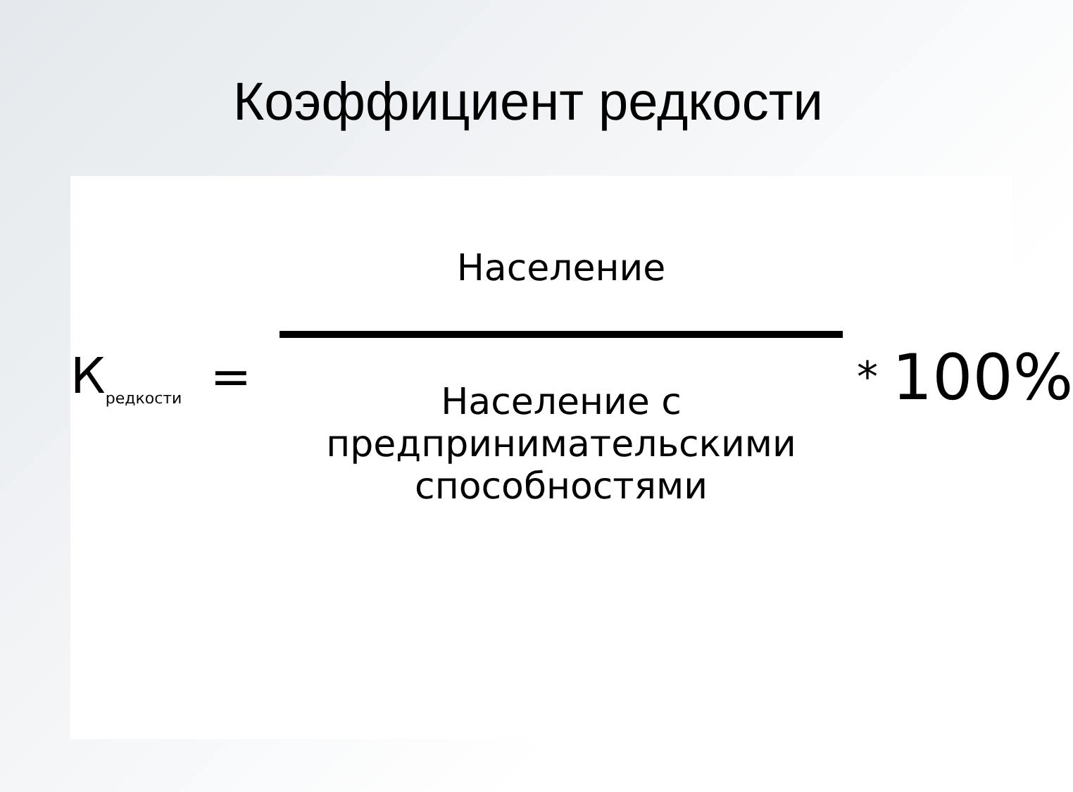Коэффициент редкости
К<sub>редкости</sub>
=
Население
Население с предпринимательскими способностями
*
100%